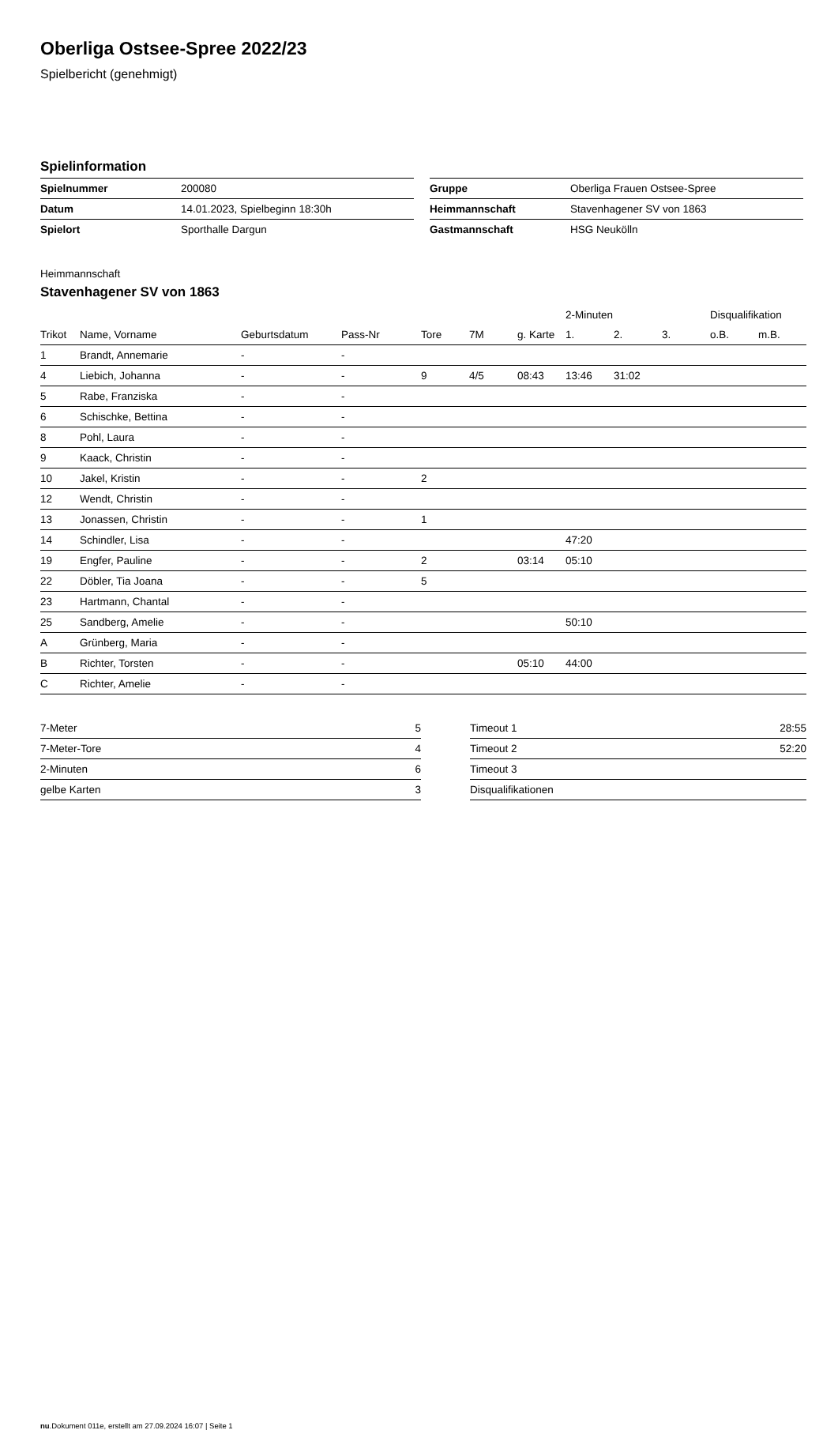Oberliga Ostsee-Spree 2022/23
Spielbericht (genehmigt)
Spielinformation
| Spielnummer | 200080 |
| Datum | 14.01.2023, Spielbeginn 18:30h |
| Spielort | Sporthalle Dargun |
| Gruppe | Oberliga Frauen Ostsee-Spree |
| Heimmannschaft | Stavenhagener SV von 1863 |
| Gastmannschaft | HSG Neukölln |
Heimmannschaft
Stavenhagener SV von 1863
| | | | | | | | 2-Minuten | | | Disqualifikation | |
| Trikot | Name, Vorname | Geburtsdatum | Pass-Nr | Tore | 7M | g. Karte | 1. | 2. | 3. | o.B. | m.B. |
| 1 | Brandt, Annemarie | - | - | | | | | | | | |
| 4 | Liebich, Johanna | - | - | 9 | 4/5 | 08:43 | 13:46 | 31:02 | | | |
| 5 | Rabe, Franziska | - | - | | | | | | | | |
| 6 | Schischke, Bettina | - | - | | | | | | | | |
| 8 | Pohl, Laura | - | - | | | | | | | | |
| 9 | Kaack, Christin | - | - | | | | | | | | |
| 10 | Jakel, Kristin | - | - | 2 | | | | | | | |
| 12 | Wendt, Christin | - | - | | | | | | | | |
| 13 | Jonassen, Christin | - | - | 1 | | | | | | | |
| 14 | Schindler, Lisa | - | - | | | | 47:20 | | | | |
| 19 | Engfer, Pauline | - | - | 2 | | 03:14 | 05:10 | | | | |
| 22 | Döbler, Tia Joana | - | - | 5 | | | | | | | |
| 23 | Hartmann, Chantal | - | - | | | | | | | | |
| 25 | Sandberg, Amelie | - | - | | | | 50:10 | | | | |
| A | Grünberg, Maria | - | - | | | | | | | | |
| B | Richter, Torsten | - | - | | | 05:10 | 44:00 | | | | |
| C | Richter, Amelie | - | - | | | | | | | | |
| 7-Meter | 5 |
| 7-Meter-Tore | 4 |
| 2-Minuten | 6 |
| gelbe Karten | 3 |
| Timeout 1 | 28:55 |
| Timeout 2 | 52:20 |
| Timeout 3 | |
| Disqualifikationen | |
nu.Dokument 011e, erstellt am 27.09.2024 16:07 | Seite 1